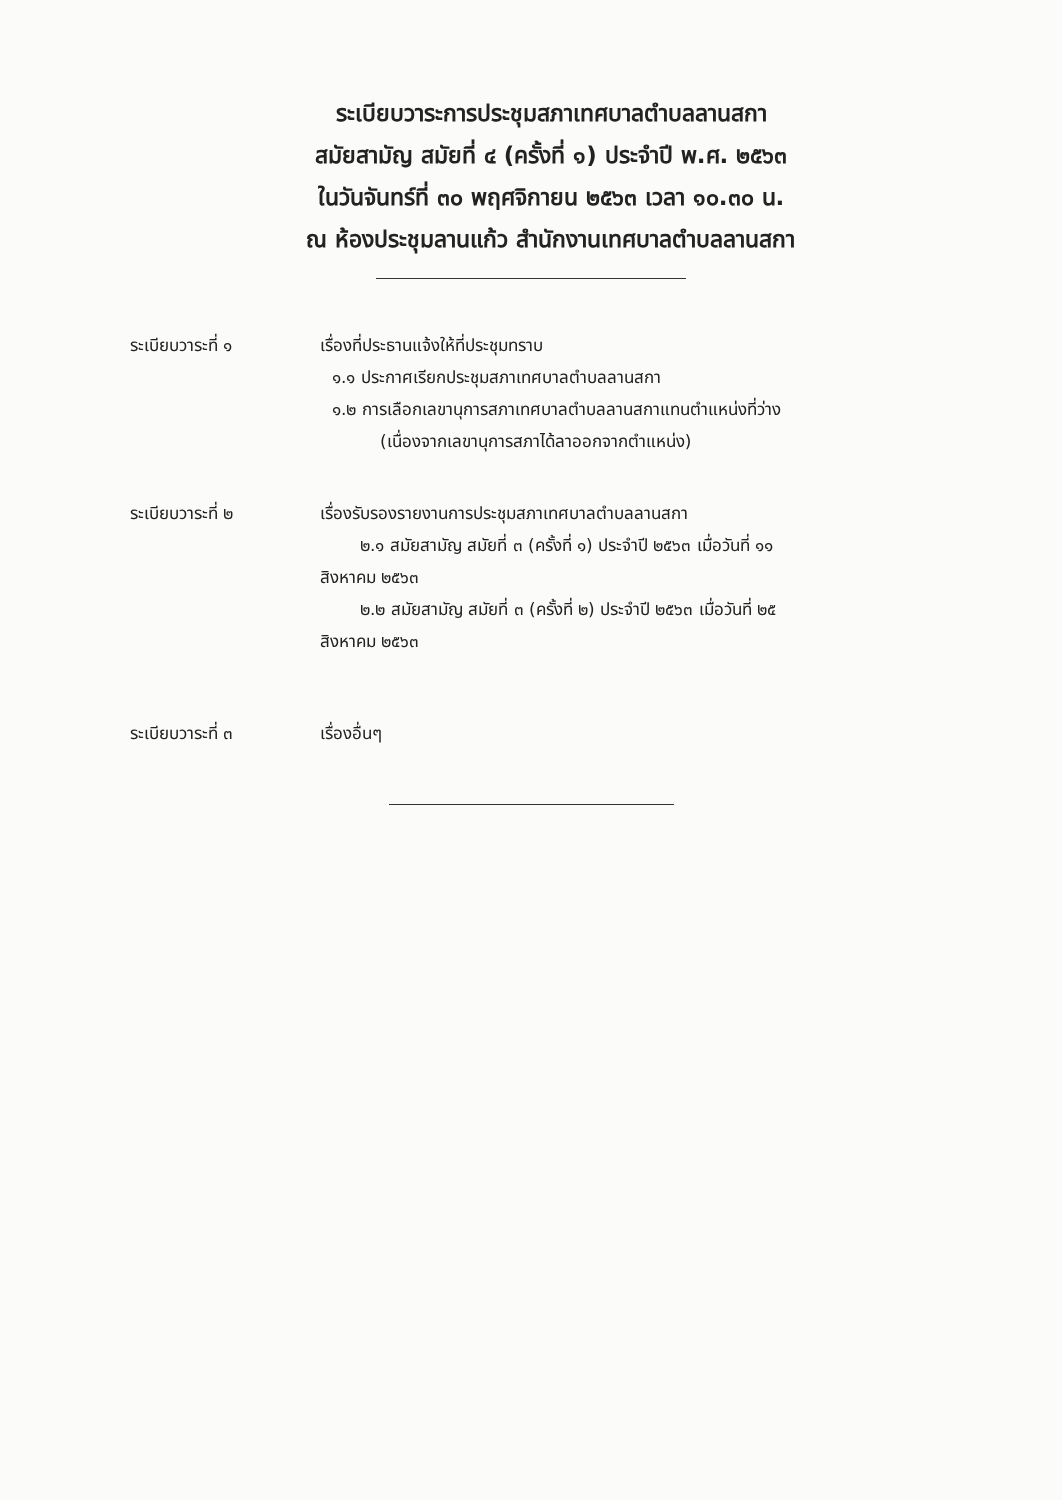ระเบียบวาระการประชุมสภาเทศบาลตำบลลานสกา
สมัยสามัญ สมัยที่ ๔ (ครั้งที่ ๑) ประจำปี พ.ศ. ๒๕๖๓
ในวันจันทร์ที่ ๓๐ พฤศจิกายน ๒๕๖๓ เวลา ๑๐.๓๐ น.
ณ ห้องประชุมลานแก้ว สำนักงานเทศบาลตำบลลานสกา
ระเบียบวาระที่ ๑ เรื่องที่ประธานแจ้งให้ที่ประชุมทราบ
๑.๑ ประกาศเรียกประชุมสภาเทศบาลตำบลลานสกา
๑.๒ การเลือกเลขานุการสภาเทศบาลตำบลลานสกาแทนตำแหน่งที่ว่าง
(เนื่องจากเลขานุการสภาได้ลาออกจากตำแหน่ง)
ระเบียบวาระที่ ๒ เรื่องรับรองรายงานการประชุมสภาเทศบาลตำบลลานสกา
๒.๑ สมัยสามัญ สมัยที่ ๓ (ครั้งที่ ๑) ประจำปี ๒๕๖๓ เมื่อวันที่ ๑๑
สิงหาคม ๒๕๖๓
๒.๒ สมัยสามัญ สมัยที่ ๓ (ครั้งที่ ๒) ประจำปี ๒๕๖๓ เมื่อวันที่ ๒๕
สิงหาคม ๒๕๖๓
ระเบียบวาระที่ ๓ เรื่องอื่นๆ